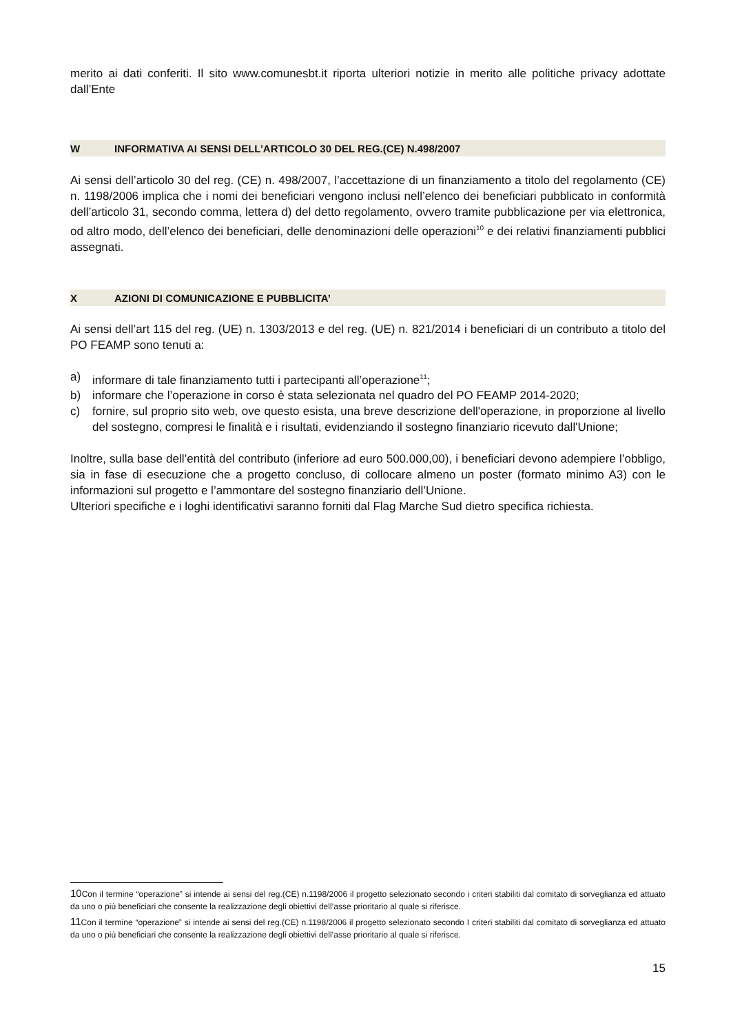merito ai dati conferiti. Il sito www.comunesbt.it riporta ulteriori notizie in merito alle politiche privacy adottate dall’Ente
W INFORMATIVA AI SENSI DELL’ARTICOLO 30 DEL REG.(CE) N.498/2007
Ai sensi dell’articolo 30 del reg. (CE) n. 498/2007, l’accettazione di un finanziamento a titolo del regolamento (CE) n. 1198/2006 implica che i nomi dei beneficiari vengono inclusi nell’elenco dei beneficiari pubblicato in conformità dell’articolo 31, secondo comma, lettera d) del detto regolamento, ovvero tramite pubblicazione per via elettronica, od altro modo, dell’elenco dei beneficiari, delle denominazioni delle operazioni<sup>10</sup> e dei relativi finanziamenti pubblici assegnati.
X AZIONI DI COMUNICAZIONE E PUBBLICITA’
Ai sensi dell’art 115 del reg. (UE) n. 1303/2013 e del reg. (UE) n. 821/2014 i beneficiari di un contributo a titolo del PO FEAMP sono tenuti a:
a) informare di tale finanziamento tutti i partecipanti all’operazione<sup>11</sup>;
b) informare che l’operazione in corso è stata selezionata nel quadro del PO FEAMP 2014-2020;
c) fornire, sul proprio sito web, ove questo esista, una breve descrizione dell'operazione, in proporzione al livello del sostegno, compresi le finalità e i risultati, evidenziando il sostegno finanziario ricevuto dall'Unione;
Inoltre, sulla base dell’entità del contributo (inferiore ad euro 500.000,00), i beneficiari devono adempiere l’obbligo, sia in fase di esecuzione che a progetto concluso, di collocare almeno un poster (formato minimo A3) con le informazioni sul progetto e l’ammontare del sostegno finanziario dell’Unione.
Ulteriori specifiche e i loghi identificativi saranno forniti dal Flag Marche Sud dietro specifica richiesta.
10Con il termine “operazione” si intende ai sensi del reg.(CE) n.1198/2006 il progetto selezionato secondo i criteri stabiliti dal comitato di sorveglianza ed attuato da uno o più beneficiari che consente la realizzazione degli obiettivi dell’asse prioritario al quale si riferisce.
11Con il termine “operazione” si intende ai sensi del reg.(CE) n.1198/2006 il progetto selezionato secondo I criteri stabiliti dal comitato di sorveglianza ed attuato da uno o più beneficiari che consente la realizzazione degli obiettivi dell’asse prioritario al quale si riferisce.
15